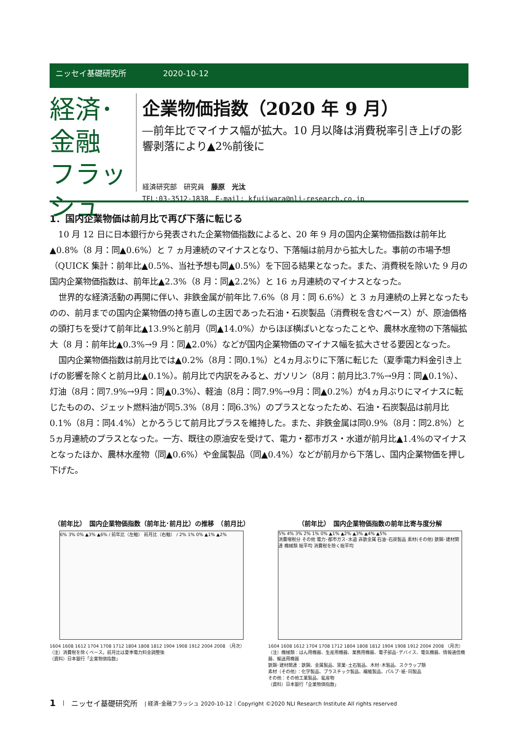ニッセイ基礎研究所 2020-10-12
経済･金融
フラッシュ
企業物価指数（2020 年 9 月）
―前年比でマイナス幅が拡大。10 月以降は消費税率引き上げの影響剥落により▲2%前後に
経済研究部　研究員　藤原　光汰
TEL:03-3512-1838　E-mail: kfujiwara@nli-research.co.jp
1．国内企業物価は前月比で再び下落に転じる
10 月 12 日に日本銀行から発表された企業物価指数によると、20 年 9 月の国内企業物価指数は前年比▲0.8%（8 月：同▲0.6%）と 7 ヵ月連続のマイナスとなり、下落幅は前月から拡大した。事前の市場予想（QUICK 集計：前年比▲0.5%、当社予想も同▲0.5%）を下回る結果となった。また、消費税を除いた 9 月の国内企業物価指数は、前年比▲2.3%（8 月：同▲2.2%）と 16 ヵ月連続のマイナスとなった。
世界的な経済活動の再開に伴い、非鉄金属が前年比 7.6%（8 月：同 6.6%）と 3 ヵ月連続の上昇となったものの、前月までの国内企業物価の持ち直しの主因であった石油・石炭製品（消費税を含むベース）が、原油価格の頭打ちを受けて前年比▲13.9%と前月（同▲14.0%）からほぼ横ばいとなったことや、農林水産物の下落幅拡大（8 月：前年比▲0.3%→9 月：同▲2.0%）などが国内企業物価のマイナス幅を拡大させる要因となった。
国内企業物価指数は前月比では▲0.2%（8月：同0.1%）と4ヵ月ぶりに下落に転じた（夏季電力料金引き上げの影響を除くと前月比▲0.1%）。前月比で内訳をみると、ガソリン（8月：前月比3.7%→9月：同▲0.1%）、灯油（8月：同7.9%→9月：同▲0.3%）、軽油（8月：同7.9%→9月：同▲0.2%）が4ヵ月ぶりにマイナスに転じたものの、ジェット燃料油が同5.3%（8月：同6.3%）のプラスとなったため、石油・石炭製品は前月比0.1%（8月：同4.4%）とかろうじて前月比プラスを維持した。また、非鉄金属は同0.9%（8月：同2.8%）と5ヵ月連続のプラスとなった。一方、既往の原油安を受けて、電力・都市ガス・水道が前月比▲1.4%のマイナスとなったほか、農林水産物（同▲0.6%）や金属製品（同▲0.4%）などが前月から下落し、国内企業物価を押し下げた。
（前年比）　国内企業物価指数（前年比･前月比）の推移　（前月比）
6% 3% 0% ▲3% ▲6% / 前年比（左軸） 前月比（右軸） / 2% 1% 0% ▲1% ▲2%
1604 1608 1612 1704 1708 1712 1804 1808 1812 1904 1908 1912 2004 2008 （月次）
（注）消費税を除くベース。前月比は夏季電力料金調整後
（資料）日本銀行「企業物価指数」
（前年比）　国内企業物価指数の前年比寄与度分解
5% 4% 3% 2% 1% 0% ▲1% ▲2% ▲3% ▲4% ▲5%
消費増税分 その他 電力･都市ガス･水道 非鉄金属 石油･石炭製品 素材(その他) 鉄鋼･建材関連 機械類 総平均 消費税を除く総平均
1604 1608 1612 1704 1708 1712 1804 1808 1812 1904 1908 1912 2004 2008 （月次）
（注）機械類：はん用機器、生産用機器、業務用機器、電子部品･デバイス、電気機器、情報通信機器、輸送用機器
鉄鋼･建材関連：鉄鋼、金属製品、窯業･土石製品、木材･木製品、スクラップ類
素材（その他）：化学製品、プラスチック製品、繊維製品、パルプ･紙･同製品
その他：その他工業製品、鉱産物
（資料）日本銀行「企業物価指数」
1 | ニッセイ基礎研究所 | 経済･金融フラッシュ 2020-10-12｜Copyright ©2020 NLI Research Institute All rights reserved